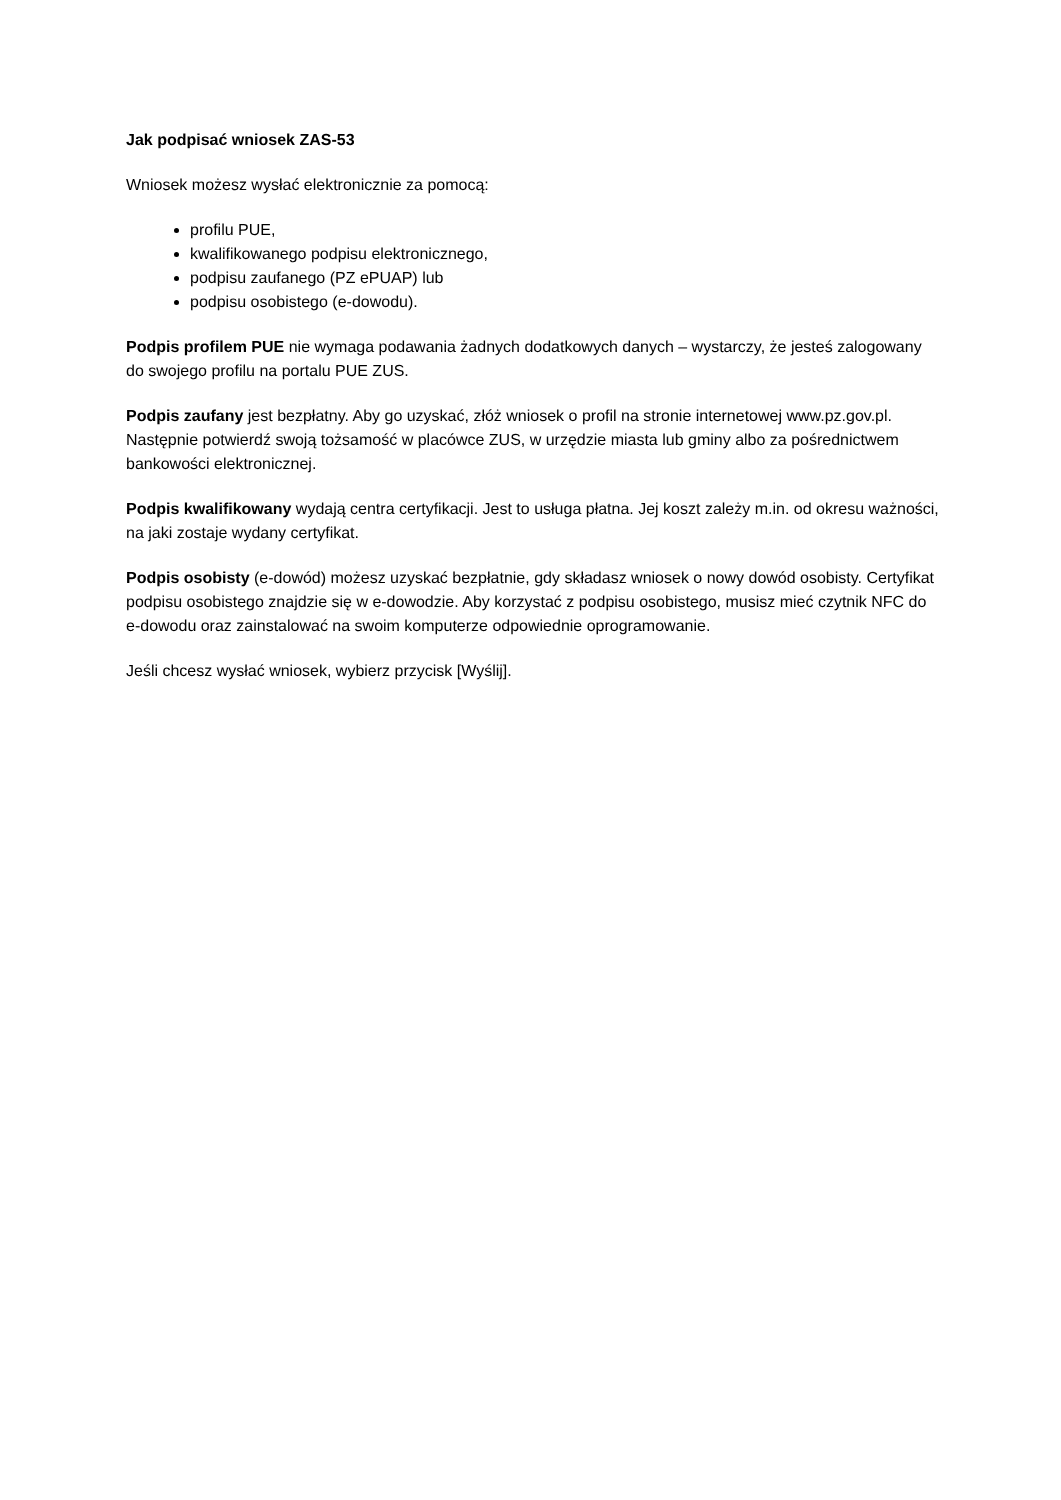Jak podpisać wniosek ZAS-53
Wniosek możesz wysłać elektronicznie za pomocą:
profilu PUE,
kwalifikowanego podpisu elektronicznego,
podpisu zaufanego (PZ ePUAP) lub
podpisu osobistego (e-dowodu).
Podpis profilem PUE nie wymaga podawania żadnych dodatkowych danych – wystarczy, że jesteś zalogowany do swojego profilu na portalu PUE ZUS.
Podpis zaufany jest bezpłatny. Aby go uzyskać, złóż wniosek o profil na stronie internetowej www.pz.gov.pl. Następnie potwierdź swoją tożsamość w placówce ZUS, w urzędzie miasta lub gminy albo za pośrednictwem bankowości elektronicznej.
Podpis kwalifikowany wydają centra certyfikacji. Jest to usługa płatna. Jej koszt zależy m.in. od okresu ważności, na jaki zostaje wydany certyfikat.
Podpis osobisty (e-dowód) możesz uzyskać bezpłatnie, gdy składasz wniosek o nowy dowód osobisty. Certyfikat podpisu osobistego znajdzie się w e-dowodzie. Aby korzystać z podpisu osobistego, musisz mieć czytnik NFC do e-dowodu oraz zainstalować na swoim komputerze odpowiednie oprogramowanie.
Jeśli chcesz wysłać wniosek, wybierz przycisk [Wyślij].